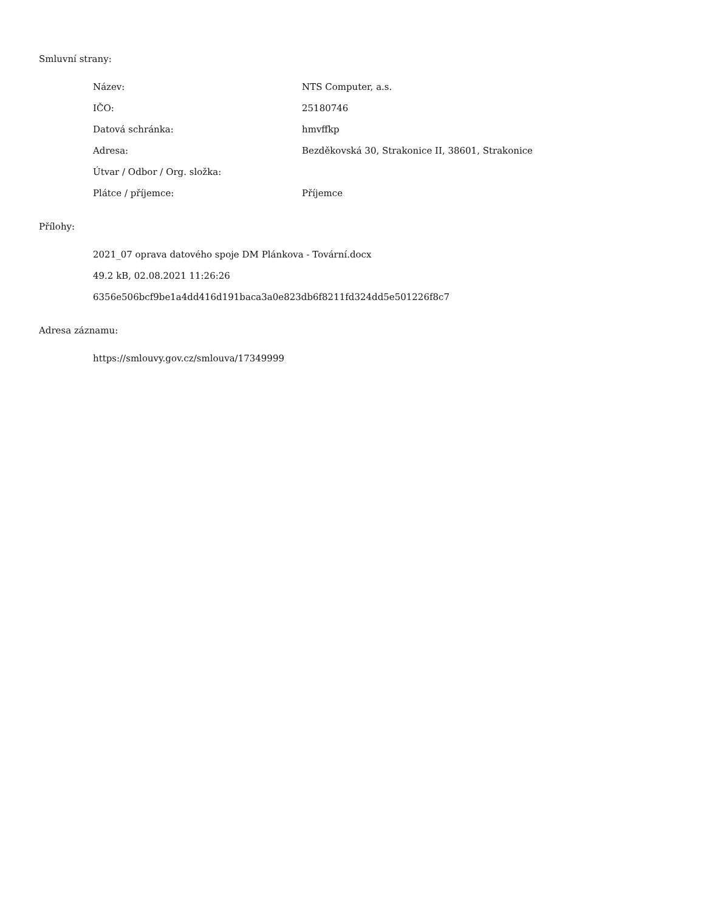Smluvní strany:
| Název: | NTS Computer, a.s. |
| IČO: | 25180746 |
| Datová schránka: | hmvffkp |
| Adresa: | Bezděkovská 30, Strakonice II, 38601, Strakonice |
| Útvar / Odbor / Org. složka: | |
| Plátce / příjemce: | Příjemce |
Přílohy:
2021_07 oprava datového spoje DM Plánkova - Tovární.docx
49.2 kB, 02.08.2021 11:26:26
6356e506bcf9be1a4dd416d191baca3a0e823db6f8211fd324dd5e501226f8c7
Adresa záznamu:
https://smlouvy.gov.cz/smlouva/17349999